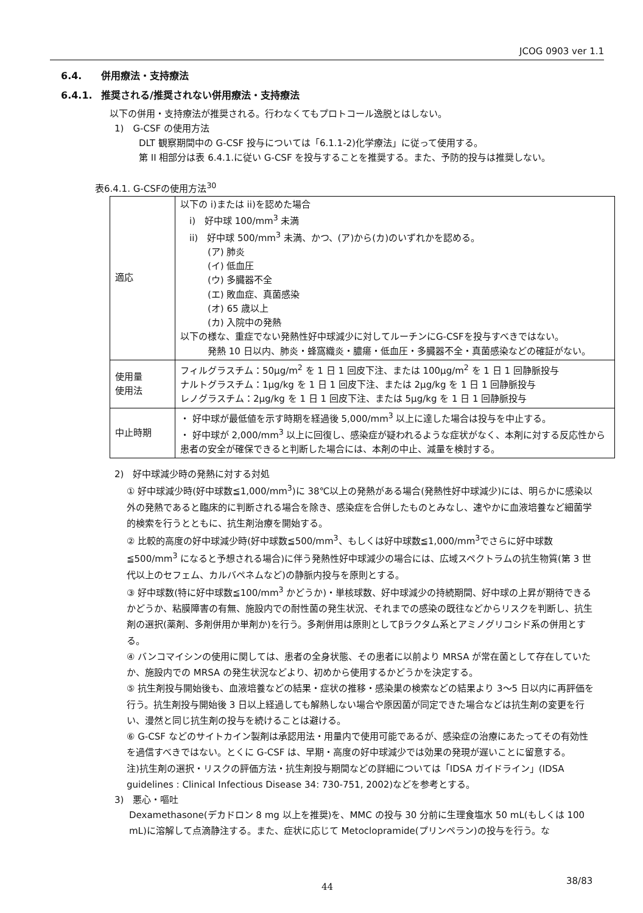JCOG 0903 ver 1.1
6.4. 併用療法・支持療法
6.4.1. 推奨される/推奨されない併用療法・支持療法
以下の併用・支持療法が推奨される。行わなくてもプロトコール逸脱とはしない。
1)　G-CSF の使用方法
DLT 観察期間中の G-CSF 投与については「6.1.1-2)化学療法」に従って使用する。
第 II 相部分は表 6.4.1.に従い G-CSF を投与することを推奨する。また、予防的投与は推奨しない。
表6.4.1. G-CSFの使用方法<sup>30</sup>
| 適応 | 以下の i)または ii)を認めた場合 i) 好中球 100/mm<sup>3</sup> 未満 ii) 好中球 500/mm<sup>3</sup> 未満、かつ、(ア)から(カ)のいずれかを認める。 (ア) 肺炎 (イ) 低血圧 (ウ) 多臓器不全 (エ) 敗血症、真菌感染 (オ) 65 歳以上 (カ) 入院中の発熱 以下の様な、重症でない発熱性好中球減少に対してルーチンにG-CSFを投与すべきではない。 発熱 10 日以内、肺炎・蜂窩織炎・膿瘍・低血圧・多臓器不全・真菌感染などの確証がない。 |
| 使用量 使用法 | フィルグラスチム：50μg/m<sup>2</sup> を 1 日 1 回皮下注、または 100μg/m<sup>2</sup> を 1 日 1 回静脈投与 ナルトグラスチム：1μg/kg を 1 日 1 回皮下注、または 2μg/kg を 1 日 1 回静脈投与 レノグラスチム：2μg/kg を 1 日 1 回皮下注、または 5μg/kg を 1 日 1 回静脈投与 |
| 中止時期 | ・ 好中球が最低値を示す時期を経過後 5,000/mm<sup>3</sup> 以上に達した場合は投与を中止する。 ・ 好中球が 2,000/mm<sup>3</sup> 以上に回復し、感染症が疑われるような症状がなく、本剤に対する反応性から患者の安全が確保できると判断した場合には、本剤の中止、減量を検討する。 |
2)　好中球減少時の発熱に対する対処
① 好中球減少時(好中球数≦1,000/mm<sup>3</sup>)に 38℃以上の発熱がある場合(発熱性好中球減少)には、明らかに感染以外の発熱であると臨床的に判断される場合を除き、感染症を合併したものとみなし、速やかに血液培養など細菌学的検索を行うとともに、抗生剤治療を開始する。
② 比較的高度の好中球減少時(好中球数≦500/mm<sup>3</sup>、もしくは好中球数≦1,000/mm<sup>3</sup>でさらに好中球数≦500/mm<sup>3</sup> になると予想される場合)に伴う発熱性好中球減少の場合には、広域スペクトラムの抗生物質(第 3 世代以上のセフェム、カルバペネムなど)の静脈内投与を原則とする。
③ 好中球数(特に好中球数≦100/mm<sup>3</sup> かどうか)・単核球数、好中球減少の持続期間、好中球の上昇が期待できるかどうか、粘膜障害の有無、施設内での耐性菌の発生状況、それまでの感染の既往などからリスクを判断し、抗生剤の選択(薬剤、多剤併用か単剤か)を行う。多剤併用は原則としてβラクタム系とアミノグリコシド系の併用とする。
④ バンコマイシンの使用に関しては、患者の全身状態、その患者に以前より MRSA が常在菌として存在していたか、施設内での MRSA の発生状況などより、初めから使用するかどうかを決定する。
⑤ 抗生剤投与開始後も、血液培養などの結果・症状の推移・感染巣の検索などの結果より 3〜5 日以内に再評価を行う。抗生剤投与開始後 3 日以上経過しても解熱しない場合や原因菌が同定できた場合などは抗生剤の変更を行い、漫然と同じ抗生剤の投与を続けることは避ける。
⑥ G-CSF などのサイトカイン製剤は承認用法・用量内で使用可能であるが、感染症の治療にあたってその有効性を過信すべきではない。とくに G-CSF は、早期・高度の好中球減少では効果の発現が遅いことに留意する。
注)抗生剤の選択・リスクの評価方法・抗生剤投与期間などの詳細については「IDSA ガイドライン」(IDSA guidelines : Clinical Infectious Disease 34: 730-751, 2002)などを参考とする。
3)　悪心・嘔吐
Dexamethasone(デカドロン 8 mg 以上を推奨)を、MMC の投与 30 分前に生理食塩水 50 mL(もしくは 100 mL)に溶解して点滴静注する。また、症状に応じて Metoclopramide(プリンペラン)の投与を行う。な
44
38/83